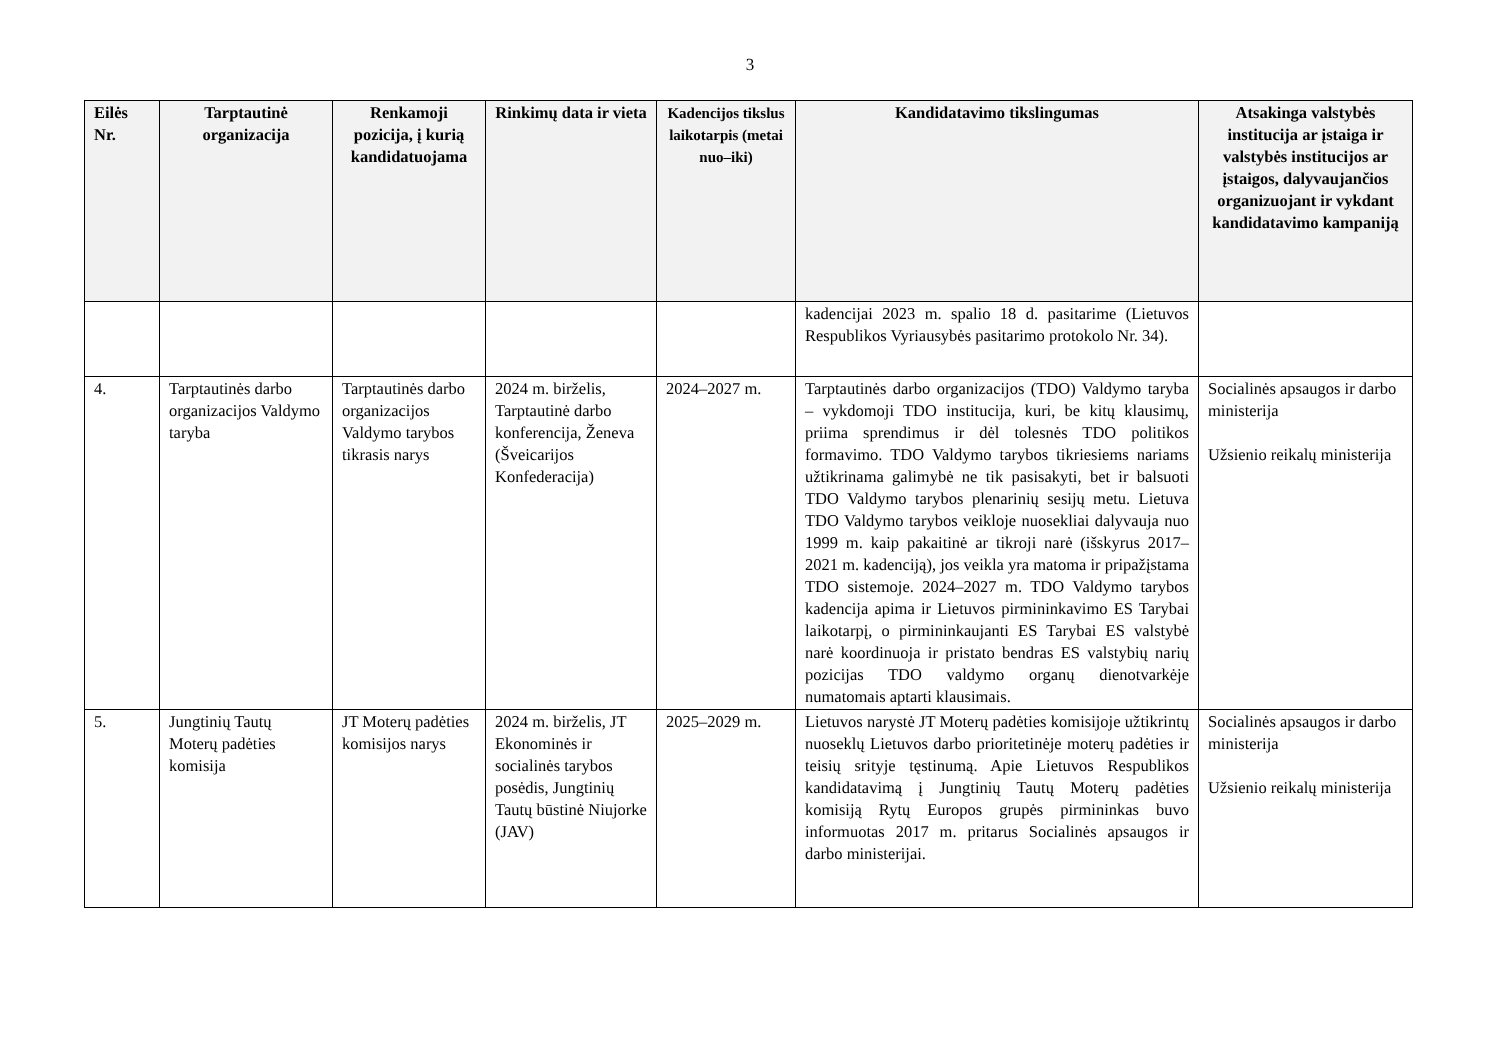3
| Eilės Nr. | Tarptautinė organizacija | Renkamoji pozicija, į kurią kandidatuojama | Rinkimų data ir vieta | Kadencijos tikslus laikotarpis (metai nuo–iki) | Kandidatavimo tikslingumas | Atsakinga valstybės institucija ar įstaiga ir valstybės institucijos ar įstaigos, dalyvaujančios organizuojant ir vykdant kandidatavimo kampaniją |
| --- | --- | --- | --- | --- | --- | --- |
| | | | | | kadencijai 2023 m. spalio 18 d. pasitarime (Lietuvos Respublikos Vyriausybės pasitarimo protokolo Nr. 34). | |
| 4. | Tarptautinės darbo organizacijos Valdymo taryba | Tarptautinės darbo organizacijos Valdymo tarybos tikrasis narys | 2024 m. birželis, Tarptautinė darbo konferencija, Ženeva (Šveicarijos Konfederacija) | 2024–2027 m. | Tarptautinės darbo organizacijos (TDO) Valdymo taryba – vykdomoji TDO institucija, kuri, be kitų klausimų, priima sprendimus ir dėl tolesnės TDO politikos formavimo. TDO Valdymo tarybos tikriesiems nariams užtikrinama galimybė ne tik pasisakyti, bet ir balsuoti TDO Valdymo tarybos plenarinių sesijų metu. Lietuva TDO Valdymo tarybos veikloje nuosekliai dalyvauja nuo 1999 m. kaip pakaitinė ar tikroji narė (išskyrus 2017–2021 m. kadenciją), jos veikla yra matoma ir pripažįstama TDO sistemoje. 2024–2027 m. TDO Valdymo tarybos kadencija apima ir Lietuvos pirmininkavimo ES Tarybai laikotarpį, o pirmininkaujanti ES Tarybai ES valstybė narė koordinuoja ir pristato bendras ES valstybių narių pozicijas TDO valdymo organų dienotvarkėje numatomais aptarti klausimais. | Socialinės apsaugos ir darbo ministerija Užsienio reikalų ministerija |
| 5. | Jungtinių Tautų Moterų padėties komisija | JT Moterų padėties komisijos narys | 2024 m. birželis, JT Ekonominės ir socialinės tarybos posėdis, Jungtinių Tautų būstinė Niujorke (JAV) | 2025–2029 m. | Lietuvos narystė JT Moterų padėties komisijoje užtikrintų nuoseklų Lietuvos darbo prioritetinėje moterų padėties ir teisių srityje tęstinumą. Apie Lietuvos Respublikos kandidatavimą į Jungtinių Tautų Moterų padėties komisiją Rytų Europos grupės pirmininkas buvo informuotas 2017 m. pritarus Socialinės apsaugos ir darbo ministerijai. | Socialinės apsaugos ir darbo ministerija Užsienio reikalų ministerija |